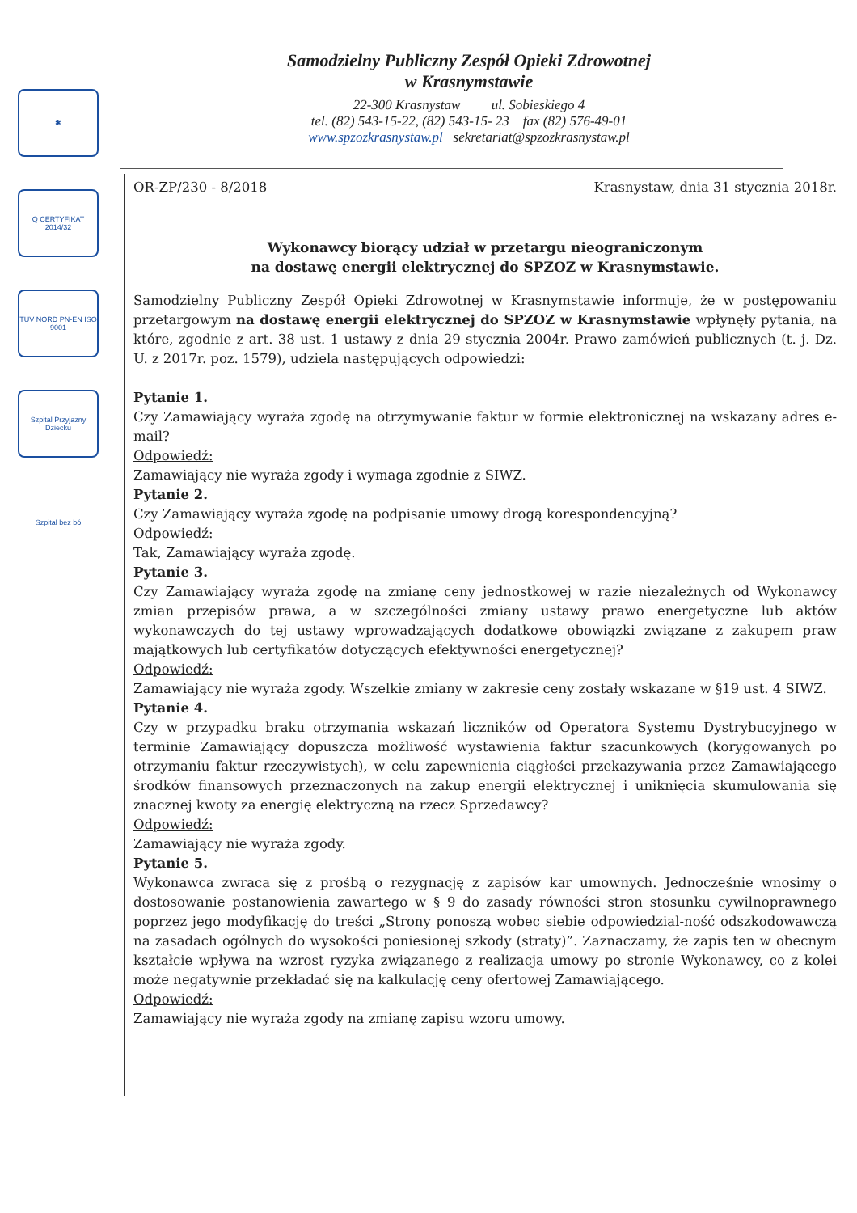✱
Q CERTYFIKAT 2014/32
TUV NORD PN-EN ISO 9001
Szpital Przyjazny Dziecku
Szpital bez bó
Samodzielny Publiczny Zespół Opieki Zdrowotnej
w Krasnymstawie
22-300 Krasnystaw ul. Sobieskiego 4
tel. (82) 543-15-22, (82) 543-15- 23 fax (82) 576-49-01
www.spzozkrasnystaw.pl sekretariat@spzozkrasnystaw.pl
OR-ZP/230 - 8/2018 Krasnystaw, dnia 31 stycznia 2018r.
Wykonawcy biorący udział w przetargu nieograniczonym
na dostawę energii elektrycznej do SPZOZ w Krasnymstawie.
Samodzielny Publiczny Zespół Opieki Zdrowotnej w Krasnymstawie informuje, że w postępowaniu przetargowym na dostawę energii elektrycznej do SPZOZ w Krasnymstawie wpłynęły pytania, na które, zgodnie z art. 38 ust. 1 ustawy z dnia 29 stycznia 2004r. Prawo zamówień publicznych (t. j. Dz. U. z 2017r. poz. 1579), udziela następujących odpowiedzi:
Pytanie 1.
Czy Zamawiający wyraża zgodę na otrzymywanie faktur w formie elektronicznej na wskazany adres e-mail?
Odpowiedź:
Zamawiający nie wyraża zgody i wymaga zgodnie z SIWZ.
Pytanie 2.
Czy Zamawiający wyraża zgodę na podpisanie umowy drogą korespondencyjną?
Odpowiedź:
Tak, Zamawiający wyraża zgodę.
Pytanie 3.
Czy Zamawiający wyraża zgodę na zmianę ceny jednostkowej w razie niezależnych od Wykonawcy zmian przepisów prawa, a w szczególności zmiany ustawy prawo energetyczne lub aktów wykonawczych do tej ustawy wprowadzających dodatkowe obowiązki związane z zakupem praw majątkowych lub certyfikatów dotyczących efektywności energetycznej?
Odpowiedź:
Zamawiający nie wyraża zgody. Wszelkie zmiany w zakresie ceny zostały wskazane w §19 ust. 4 SIWZ.
Pytanie 4.
Czy w przypadku braku otrzymania wskazań liczników od Operatora Systemu Dystrybucyjnego w terminie Zamawiający dopuszcza możliwość wystawienia faktur szacunkowych (korygowanych po otrzymaniu faktur rzeczywistych), w celu zapewnienia ciągłości przekazywania przez Zamawiającego środków finansowych przeznaczonych na zakup energii elektrycznej i uniknięcia skumulowania się znacznej kwoty za energię elektryczną na rzecz Sprzedawcy?
Odpowiedź:
Zamawiający nie wyraża zgody.
Pytanie 5.
Wykonawca zwraca się z prośbą o rezygnację z zapisów kar umownych. Jednocześnie wnosimy o dostosowanie postanowienia zawartego w § 9 do zasady równości stron stosunku cywilnoprawnego poprzez jego modyfikację do treści „Strony ponoszą wobec siebie odpowiedzial-ność odszkodowawczą na zasadach ogólnych do wysokości poniesionej szkody (straty)”. Zaznaczamy, że zapis ten w obecnym kształcie wpływa na wzrost ryzyka związanego z realizacja umowy po stronie Wykonawcy, co z kolei może negatywnie przekładać się na kalkulację ceny ofertowej Zamawiającego.
Odpowiedź:
Zamawiający nie wyraża zgody na zmianę zapisu wzoru umowy.